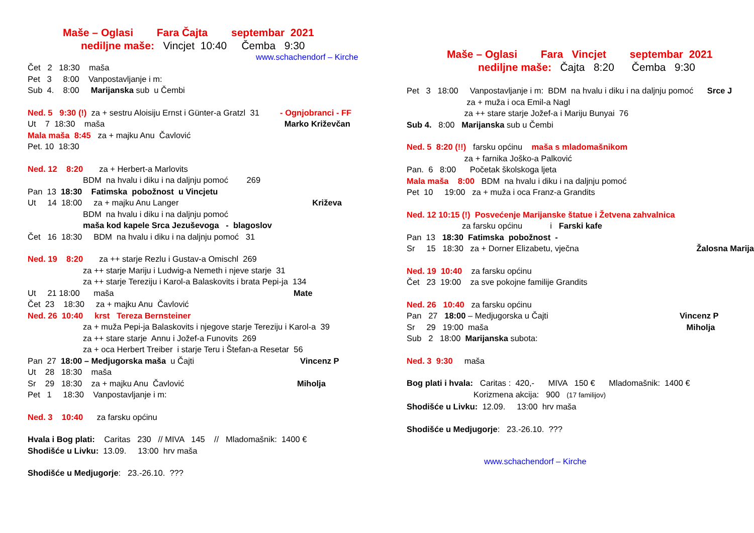Maše – Oglasi Fara Čajta septembar 2021
nediljne maše: Vincjet 10:40 Čemba 9:30
www.schachendorf – Kirche
Čet 2 18:30 maša Pet 3 8:00 Vanpostavljanje i m: Sub 4. 8:00 Marijanska sub u Čembi
Ned. 5 9:30 (!) za + sestru Aloisiju Ernst i Günter-a Gratzl 31 - Ognjobranci - FF Ut 7 18:30 maša Marko Križevčan Mala maša 8:45 za + majku Anu Čavlović Pet. 10 18:30
Ned. 12 8:20 za + Herbert-a Marlovits BDM na hvalu i diku i na daljnju pomoć 269 Pan 13 18:30 Fatimska pobožnost u Vincjetu Ut 14 18:00 za + majku Anu Langer Križeva BDM na hvalu i diku i na daljnju pomoć maša kod kapele Srca Jezuševoga - blagoslov Čet 16 18:30 BDM na hvalu i diku i na daljnju pomoć 31
Ned. 19 8:20 za ++ starje Rezlu i Gustav-a Omischl 269 za ++ starje Mariju i Ludwig-a Nemeth i njeve starje 31 za ++ starje Tereziju i Karol-a Balaskovits i brata Pepi-ja 134 Ut 21 18:00 maša Mate Čet 23 18:30 za + majku Anu Čavlović Ned. 26 10:40 krst Tereza Bernsteiner za + muža Pepi-ja Balaskovits i njegove starje Tereziju i Karol-a 39 za ++ stare starje Annu i Jožef-a Funovits 269 za + oca Herbert Treiber i starje Teru i Štefan-a Resetar 56 Pan 27 18:00 – Medjugorska maša u Čajti Vincenz P Ut 28 18:30 maša Sr 29 18:30 za + majku Anu Čavlović Miholja Pet 1 18:30 Vanpostavljanje i m:
Ned. 3 10:40 za farsku općinu
Hvala i Bog plati: Caritas 230 // MIVA 145 // Mladomašnik: 1400 € Shodišće u Livku: 13.09. 13:00 hrv maša
Shodišće u Medjugorje: 23.-26.10. ???
Maše – Oglasi Fara Vincjet septembar 2021
nediljne maše: Čajta 8:20 Čemba 9:30
Pet 3 18:00 Vanpostavljanje i m: BDM na hvalu i diku i na daljnju pomoć Srce J za + muža i oca Emil-a Nagl za ++ stare starje Jožef-a i Mariju Bunyai 76 Sub 4. 8:00 Marijanska sub u Čembi
Ned. 5 8:20 (!!) farsku općinu maša s mladomašnikom za + farnika Joško-a Palković Pan. 6 8:00 Početak školskoga ljeta Mala maša 8:00 BDM na hvalu i diku i na daljnju pomoć Pet 10 19:00 za + muža i oca Franz-a Grandits
Ned. 12 10:15 (!) Posvećenje Marijanske štatue i Žetvena zahvalnica za farsku općinu i Farski kafe Pan 13 18:30 Fatimska pobožnost - Sr 15 18:30 za + Dorner Elizabetu, vječna Žalosna Marija
Ned. 19 10:40 za farsku općinu Čet 23 19:00 za sve pokojne familije Grandits
Ned. 26 10:40 za farsku općinu Pan 27 18:00 – Medjugorska u Čajti Vincenz P Sr 29 19:00 maša Miholja Sub 2 18:00 Marijanska subota:
Ned. 3 9:30 maša
Bog plati i hvala: Caritas : 420,- MIVA 150 € Mladomašnik: 1400 € Korizmena akcija: 900 (17 familijov) Shodišće u Livku: 12.09. 13:00 hrv maša
Shodišće u Medjugorje: 23.-26.10. ???
www.schachendorf – Kirche